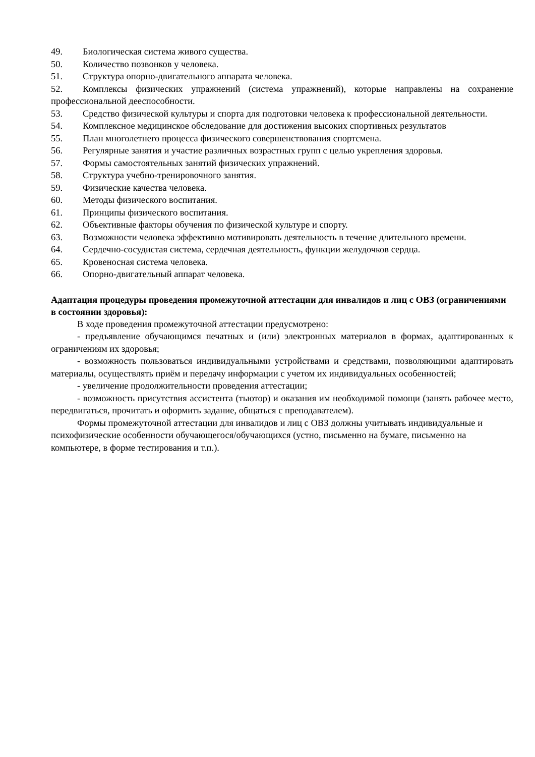49. Биологическая система живого существа.
50. Количество позвонков у человека.
51. Структура опорно-двигательного аппарата человека.
52. Комплексы физических упражнений (система упражнений), которые направлены на сохранение профессиональной дееспособности.
53. Средство физической культуры и спорта для подготовки человека к профессиональной деятельности.
54. Комплексное медицинское обследование для достижения высоких спортивных результатов
55. План многолетнего процесса физического совершенствования спортсмена.
56. Регулярные занятия и участие различных возрастных групп с целью укрепления здоровья.
57. Формы самостоятельных занятий физических упражнений.
58. Структура учебно-тренировочного занятия.
59. Физические качества человека.
60. Методы физического воспитания.
61. Принципы физического воспитания.
62. Объективные факторы обучения по физической культуре и спорту.
63. Возможности человека эффективно мотивировать деятельность в течение длительного времени.
64. Сердечно-сосудистая система, сердечная деятельность, функции желудочков сердца.
65. Кровеносная система человека.
66. Опорно-двигательный аппарат человека.
Адаптация процедуры проведения промежуточной аттестации для инвалидов и лиц с ОВЗ (ограничениями в состоянии здоровья):
В ходе проведения промежуточной аттестации предусмотрено:
- предъявление обучающимся печатных и (или) электронных материалов в формах, адаптированных к ограничениям их здоровья;
- возможность пользоваться индивидуальными устройствами и средствами, позволяющими адаптировать материалы, осуществлять приём и передачу информации с учетом их индивидуальных особенностей;
- увеличение продолжительности проведения аттестации;
- возможность присутствия ассистента (тьютор) и оказания им необходимой помощи (занять рабочее место, передвигаться, прочитать и оформить задание, общаться с преподавателем).
Формы промежуточной аттестации для инвалидов и лиц с ОВЗ должны учитывать индивидуальные и психофизические особенности обучающегося/обучающихся (устно, письменно на бумаге, письменно на компьютере, в форме тестирования и т.п.).